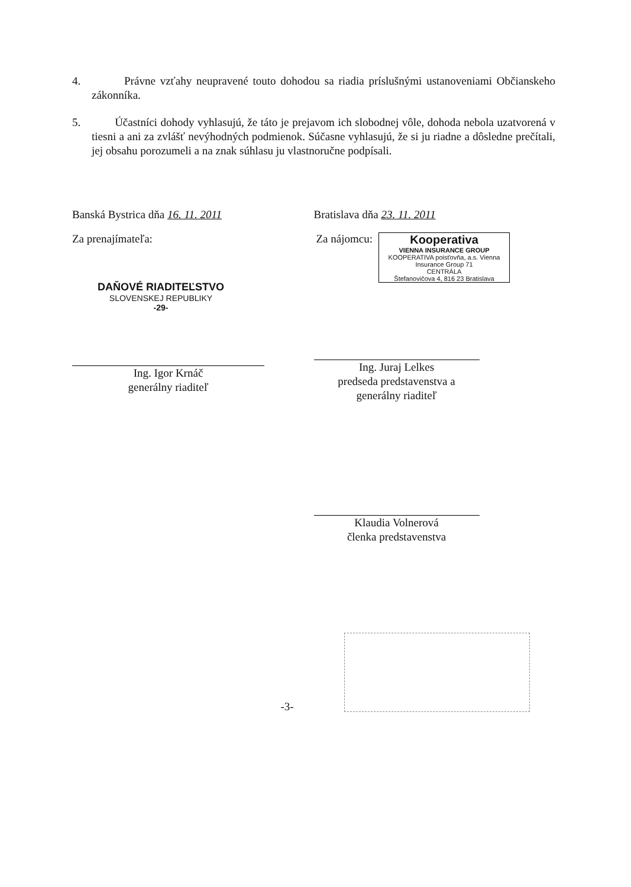4. Právne vzťahy neupravené touto dohodou sa riadia príslušnými ustanoveniami Občianskeho zákonníka.
5. Účastníci dohody vyhlasujú, že táto je prejavom ich slobodnej vôle, dohoda nebola uzatvorená v tiesni a ani za zvlášť nevýhodných podmienok. Súčasne vyhlasujú, že si ju riadne a dôsledne prečítali, jej obsahu porozumeli a na znak súhlasu ju vlastnoručne podpísali.
Banská Bystrica dňa 16. 11. 2011
Za prenajímateľa:
DAŇOVÉ RIADITEĽSTVO
SLOVENSKEJ REPUBLIKY
-29-
Ing. Igor Krnáč
generálny riaditeľ
Bratislava dňa 23. 11. 2011
Za nájomcu: Kooperativa
VIENNA INSURANCE GROUP
KOOPERATIVA poisťovňa, a.s. Vienna Insurance Group 71
CENTRÁLA
Štefanovičova 4, 816 23 Bratislava
Ing. Juraj Lelkes
predseda predstavenstva a
generálny riaditeľ
Klaudia Volnerová
členka predstavenstva
-3-